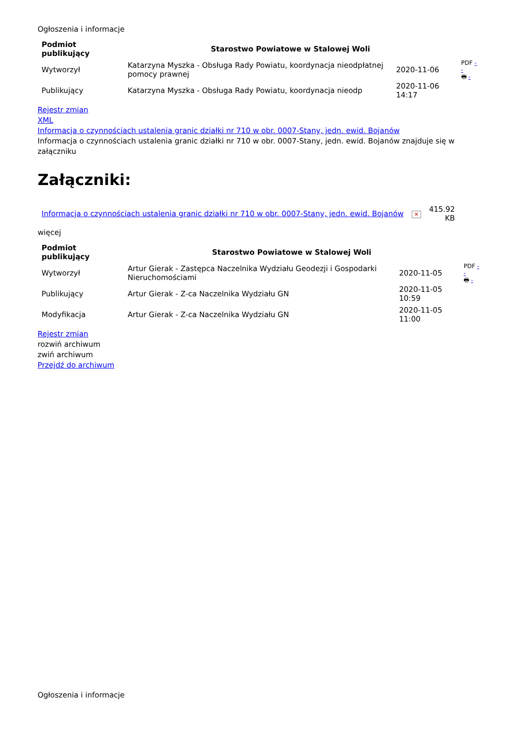Ogłoszenia i informacje
| Podmiot publikujący | Starostwo Powiatowe w Stalowej Woli | | PDF - - 🖶 - |
| Wytworzył | Katarzyna Myszka - Obsługa Rady Powiatu, koordynacja nieodpłatnej pomocy prawnej | 2020-11-06 | |
| Publikujący | Katarzyna Myszka - Obsługa Rady Powiatu, koordynacja nieodp | 2020-11-06 14:17 | |
Rejestr zmian
XML
Informacja o czynnościach ustalenia granic działki nr 710 w obr. 0007-Stany, jedn. ewid. Bojanów
Informacja o czynnościach ustalenia granic działki nr 710 w obr. 0007-Stany, jedn. ewid. Bojanów znajduje się w załączniku
Załączniki:
| Informacja o czynnościach ustalenia granic działki nr 710 w obr. 0007-Stany, jedn. ewid. Bojanów | ✕ | 415.92 KB |
więcej
| Podmiot publikujący | Starostwo Powiatowe w Stalowej Woli | | PDF - - 🖶 - |
| Wytworzył | Artur Gierak - Zastępca Naczelnika Wydziału Geodezji i Gospodarki Nieruchomościami | 2020-11-05 | |
| Publikujący | Artur Gierak - Z-ca Naczelnika Wydziału GN | 2020-11-05 10:59 | |
| Modyfikacja | Artur Gierak - Z-ca Naczelnika Wydziału GN | 2020-11-05 11:00 | |
Rejestr zmian
rozwiń archiwum
zwiń archiwum
Przejdź do archiwum
Ogłoszenia i informacje